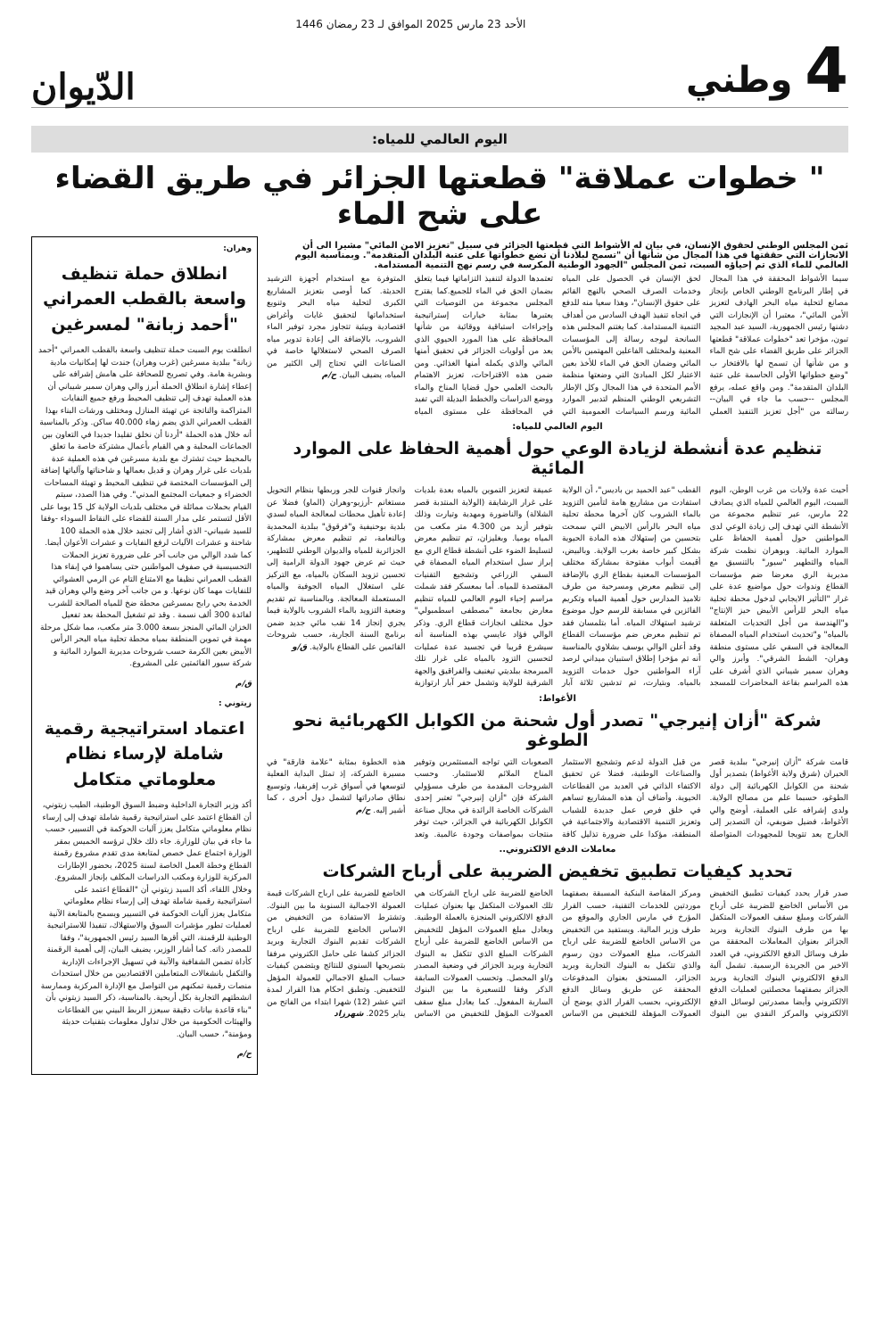4 وطني
الأحد 23 مارس 2025 الموافق لـ 23 رمضان 1446
الدّيوان
اليوم العالمي للمياه:
" خطوات عملاقة" قطعتها الجزائر في طريق القضاء على شح الماء
ثمن المجلس الوطني لحقوق الإنسان، في بيان له الأشواط التي قطعتها الجزائر في سبيل "تعزيز الامن المائي" مشيرا الى أن الانجازات التي حققتها في هذا المجال من شأنها أن "تسمح لبلادنا أن تضع خطواتها على عتبة البلدان المتقدمة". وبمناسبة اليوم العالمي للماء الذي تم إحياؤه السبت، ثمن المجلس "الجهود الوطنية المكرسة في رسم نهج التنمية المستدامة.
سيما الأشواط المحققة في هذا المجال في إطار البرنامج الوطني الخاص بإنجاز مصانع لتحلية مياه البحر الهادف لتعزيز الأمن المائي"، معتبرا أن الإنجازات التي دشنها رئيس الجمهورية، السيد عبد المجيد تبون، مؤخرا تعد "خطوات عملاقة" قطعتها الجزائر على طريق القضاء على شح الماء و من شأنها أن تسمح لها بالافتخار ب "وضع خطواتها الأولى الحاسمة على عتبة البلدان المتقدمة". ومن واقع عمله، يرفع المجلس --حسب ما جاء في البيان-- رسالته من "أجل تعزيز التنفيذ العملي لحق الإنسان في الحصول على المياه وخدمات الصرف الصحي بالنهج القائم على حقوق الإنسان"، وهذا سعيا منه للدفع في اتجاه تنفيذ الهدف السادس من أهداف التنمية المستدامة. كما يغتنم المجلس هذه السانحة ليوجه رسالة إلى المؤسسات المعنية ولمختلف الفاعلين المهتمين بالأمن المائي وضمان الحق في الماء للأخذ بعين الاعتبار لكل المبادئ التي وضعتها منظمة الأمم المتحدة في هذا المجال وكل الإطار التشريعي الوطني المنظم لتدبير الموارد المائية ورسم السياسات العمومية التي تعتمدها الدولة لتنفيذ التزاماتها فيما يتعلق بضمان الحق في الماء للجميع.كما يقترح المجلس مجموعة من التوصيات التي يعتبرها بمثابة خيارات إستراتيجية وإجراءات استباقية ووقائية من شأنها المحافظة على هذا المورد الحيوي الذي يعد من أولويات الجزائر في تحقيق أمنها المائي والذي يكمله أمنها الغذائي. ومن ضمن هذه الاقتراحات، تعزيز الاهتمام بالبحث العلمي حول قضايا المناخ والماء ووضع الدراسات والخطط البديلة التي تفيد في المحافظة على مستوى المياه المتوفرة مع استخدام أجهزة الترشيد الحديثة. كما أوصى بتعزيز المشاريع الكبرى لتحلية مياه البحر وتنويع استخداماتها لتحقيق غايات وأغراض اقتصادية وبيئية تتجاوز مجرد توفير الماء الشروب، بالإضافة الى إعادة تدوير مياه الصرف الصحي لاستغلالها خاصة في الصناعات التي تحتاج إلى الكثير من المياه، يضيف البيان. ح/م
اليوم العالمي للمياه:
تنظيم عدة أنشطة لزيادة الوعي حول أهمية الحفاظ على الموارد المائية
أحيت عدة ولايات من غرب الوطن، اليوم السبت، اليوم العالمي للمياه الذي يصادف 22 مارس، عبر تنظيم مجموعة من الأنشطة التي تهدف إلى زيادة الوعي لدى المواطنين حول أهمية الحفاظ على الموارد المائية. وبوهران نظمت شركة المياه والتطهير "سيور" بالتنسيق مع مديرية الري معرضا ضم مؤسسات القطاع وندوات حول مواضيع عدة على غرار "التأثير الايجابي لدخول محطة تحلية مياه البحر للرأس الأبيض حيز الإنتاج" و"الهندسة من أجل التحديات المتعلقة بالمياه" و"تحديث استخدام المياه المصفاة المعالجة في السقي على مستوى منطقة وهران- الشط الشرقي". وأبرز والي وهران سمير شيباني الذي أشرف على هذه المراسم بقاعة المحاضرات للمسجد القطب "عبد الحميد بن باديس"، أن الولاية استفادت من مشاريع هامة لتأمين التزويد بالماء الشروب كان آخرها محطة تحلية مياه البحر بالرأس الابيض التي سمحت بتحسين من إستهلاك هذه المادة الحيوية بشكل كبير خاصة بغرب الولاية. وبالبيض، أقيمت أبواب مفتوحة بمشاركة مختلف المؤسسات المعنية بقطاع الري بالإضافة إلى تنظيم معرض ومسرحية من طرف تلاميذ المدارس حول أهمية المياه وتكريم الفائزين في مسابقة للرسم حول موضوع ترشيد استهلاك المياه. أما بتلمسان فقد تم تنظيم معرض ضم مؤسسات القطاع وقد أعلن الوالي يوسف بشلاوي بالمناسبة أنه تم مؤخرا إطلاق استبيان ميداني لرصد آراء المواطنين حول خدمات التزويد بالمياه. وبتيارت، تم تدشين ثلاثة آبار عميقة لتعزيز التموين بالمياه بعدة بلديات على غرار الرشايقة (الولاية المنتدبة قصر الشلالة) والناضورة ومهدية وتيارت وذلك بتوفير أزيد من 4.300 متر مكعب من المياه يوميا. وبغليزان، تم تنظيم معرض لتسليط الضوء على أنشطة قطاع الري مع إبراز سبل استخدام المياه المصفاة في السقي الزراعي وتشجيع التقنيات المقتصدة للمياه. أما بمعسكر فقد شملت مراسم إحياء اليوم العالمي للمياه تنظيم معارض بجامعة "مصطفى اسطمبولي" حول مختلف انجازات قطاع الري. وذكر الوالي فؤاد عايسي بهذه المناسبة أنه سيشرع قريبا في تجسيد عدة عمليات لتحسين التزود بالمياه على غرار تلك المبرمجة ببلديتي تيغنيف والفراقيق والجهة الشرقية للولاية وتشمل حفر آبار ارتوازية وانجاز قنوات للجر وربطها بنظام التحويل مستغانم -أرزيو-وهران (الماو) فضلا عن إعادة تأهيل محطات لمعالجة المياه لسدي بلدية بوحنيفية و"فرقوق" ببلدية المحمدية وبالنعامة، تم تنظيم معرض بمشاركة الجزائرية للمياه والديوان الوطني للتطهير، حيث تم عرض جهود الدولة الرامية إلى تحسين تزويد السكان بالمياه، مع التركيز على استغلال المياه الجوفية والمياه المستعملة المعالجة. وبالمناسبة تم تقديم وضعية التزويد بالماء الشروب بالولاية فيما يجري إنجاز 14 نقب مائي جديد ضمن برنامج السنة الجارية، حسب شروحات القائمين على القطاع بالولاية. ق/و
الأغواط:
شركة "أزان إنيرجي" تصدر أول شحنة من الكوابل الكهربائية نحو الطوغو
قامت شركة "أزان إنيرجي" ببلدية قصر الحيران (شرق ولاية الأغواط) بتصدير أول شحنة من الكوابل الكهربائية إلى دولة الطوغو، حسبما علم من مصالح الولاية. ولدى إشرافه على العملية، أوضح والي الأغواط، فضيل ضويفي، أن التصدير إلى الخارج يعد تتويجا للمجهودات المتواصلة من قبل الدولة لدعم وتشجيع الاستثمار والصناعات الوطنية، فضلا عن تحقيق الاكتفاء الذاتي في العديد من القطاعات الحيوية. وأضاف أن هذه المشاريع تساهم في خلق فرص عمل جديدة للشباب وتعزيز التنمية الاقتصادية والاجتماعية في المنطقة، مؤكدا على ضرورة تذليل كافة الصعوبات التي تواجه المستثمرين وتوفير المناخ الملائم للاستثمار. وحسب الشروحات المقدمة من طرف مسؤولي الشركة فإن "أزان إنيرجي" تعتبر إحدى الشركات الخاصة الرائدة في مجال صناعة الكوابل الكهربائية في الجزائر، حيث توفر منتجات بمواصفات وجودة عالمية. وتعد هذه الخطوة بمثابة "علامة فارقة" في مسيرة الشركة، إذ تمثل البداية الفعلية لتوسعها في أسواق غرب إفريقيا، وتوسيع نطاق صادراتها لتشمل دول أخرى ، كما أشير إليه. ح/م
معاملات الدفع الالكتروني..
تحديد كيفيات تطبيق تخفيض الضريبة على أرباح الشركات
صدر قرار يحدد كيفيات تطبيق التخفيض من الأساس الخاضع للضريبة على أرباح الشركات ومبلغ سقف العمولات المتكفل بها من طرف البنوك التجارية وبريد الجزائر بعنوان المعاملات المحققة من طرف وسائل الدفع الالكتروني، في العدد الاخير من الجريدة الرسمية. تشمل آلية الدفع الالكتروني البنوك التجارية وبريد الجزائر بصفتهما محصلتين لعمليات الدفع الالكتروني وأيضا مصدرتين لوسائل الدفع الالكتروني والمركز النقدي بين البنوك ومركز المقاصة البنكية المسبقة بصفتهما موردتين للخدمات التقنية، حسب القرار المؤرخ في مارس الجاري والموقع من طرف وزير المالية. ويستفيد من التخفيض من الاساس الخاضع للضريبة على ارباح الشركات، مبلغ العمولات دون رسوم والذي تتكفل به البنوك التجارية وبريد الجزائر، المستحق بعنوان المدفوعات المحققة عن طريق وسائل الدفع الإلكتروني، بحسب القرار الذي يوضح أن العمولات المؤهلة للتخفيض من الاساس الخاضع للضريبة على ارباح الشركات هي تلك العمولات المتكفل بها بعنوان عمليات الدفع الالكتروني المنجزة بالعملة الوطنية. ويعادل مبلغ العمولات المؤهل للتخفيض من الاساس الخاضع للضريبة على أرباح الشركات المبلغ الذي تتكفل به البنوك التجارية وبريد الجزائر في وضعية المصدر و/او المحصل. وتحسب العمولات السابقة الذكر وفقا للتسعيرة ما بين البنوك السارية المفعول. كما يعادل مبلغ سقف العمولات المؤهل للتخفيض من الاساس الخاضع للضريبة على ارباح الشركات قيمة العمولة الاجمالية السنوية ما بين البنوك. وتشترط الاستفادة من التخفيض من الاساس الخاضع للضريبة على ارباح الشركات تقديم البنوك التجارية وبريد الجزائر كشفا على حامل الكتروني مرفقا بتصريحها السنوي للنتائج ويتضمن كيفيات حساب المبلغ الاجمالي للعمولة المؤهل للتخفيض. وتطبق احكام هذا القرار لمدة اثني عشر (12) شهرا ابتداء من الفاتح من يناير 2025. شهرزاد
وهران:
انطلاق حملة تنظيف واسعة بالقطب العمراني "أحمد زبانة" لمسرغين
انطلقت يوم السبت حملة تنظيف واسعة بالقطب العمراني "أحمد زبانة" ببلدية مسرغين (غرب وهران) جندت لها إمكانيات مادية وبشرية هامة. وفي تصريح للصحافة على هامش إشرافه على إعطاء إشارة انطلاق الحملة أبرز والي وهران سمير شيباني أن هذه العملية تهدف إلى تنظيف المحيط ورفع جميع النفايات المتراكمة والناتجة عن تهيئة المنازل ومختلف ورشات البناء بهذا القطب العمراني الذي يضم زهاء 40.000 ساكن. وذكر بالمناسبة أنه خلال هذه الحملة "أردنا أن نخلق تقليدا جديدا في التعاون بين الجماعات المحلية و هي القيام بأعمال مشتركة خاصة ما تعلق بالمحيط حيث تشترك مع بلدية مسرغين في هذه العملية عدة بلديات على غرار وهران و قديل بعمالها و شاحناتها وآلياتها إضافة إلى المؤسسات المختصة في تنظيف المحيط و تهيئة المساحات الخضراء و جمعيات المجتمع المدني". وفي هذا الصدد، سيتم القيام بحملات مماثلة في مختلف بلديات الولاية كل 15 يوما على الأقل لتستمر على مدار السنة للقضاء على النقاط السوداء -وفقا للسيد شيباني- الذي أشار إلى تجنيد خلال هذه الحملة 100 شاحنة و عشرات الآليات لرفع النفايات و عشرات الأعوان أيضا. كما شدد الوالي من جانب آخر على ضرورة تعزيز الحملات التحسيسية في صفوف المواطنين حتى يساهموا في إبقاء هذا القطب العمراني نظيفا مع الامتناع التام عن الرمي العشوائي للنفايات مهما كان نوعها. و من جانب آخر وضع والي وهران قيد الخدمة بحي رابح بمسرغين محطة ضخ للمياه الصالحة للشرب لفائدة 300 ألف نسمة . وقد تم تشغيل المحطة بعد تفعيل الخزان المائي المنجز بسعة 3.000 متر مكعب، مما شكل مرحلة مهمة في تموين المنطقة بمياه محطة تحلية مياه البحر الرأس الأبيض بعين الكرمة حسب شروحات مديرية الموارد المائية و شركة سيور القائمتين على المشروع.
ق/م
زيتوني :
اعتماد استراتيجية رقمية شاملة لإرساء نظام معلوماتي متكامل
أكد وزير التجارة الداخلية وضبط السوق الوطنية، الطيب زيتوني، أن القطاع اعتمد على استراتيجية رقمية شاملة تهدف إلى إرساء نظام معلوماتي متكامل يعزز آليات الحوكمة في التسيير، حسب ما جاء في بيان للوزارة. جاء ذلك خلال ترؤسه الخميس بمقر الوزارة اجتماع عمل خصص لمتابعة مدى تقدم مشروع رقمنة القطاع وخطة العمل الخاصة لسنة 2025، بحضور الإطارات المركزية للوزارة ومكتب الدراسات المكلف بإنجاز المشروع. وخلال اللقاء، أكد السيد زيتوني أن "القطاع اعتمد على استراتيجية رقمية شاملة تهدف إلى إرساء نظام معلوماتي متكامل يعزز آليات الحوكمة في التسيير ويسمح بالمتابعة الآنية لعمليات تطور مؤشرات السوق والاستهلاك، تنفيذا للاستراتيجية الوطنية للرقمنة، التي أقرها السيد رئيس الجمهورية"، وفقا للمصدر ذاته. كما أشار الوزير، يضيف البيان، إلى أهمية الرقمنة كأداة تضمن الشفافية والآنية في تسهيل الإجراءات الإدارية والتكفل بانشغالات المتعاملين الاقتصاديين من خلال استحداث منصات رقمية تمكنهم من التواصل مع الإدارة المركزية وممارسة انشطتهم التجارية بكل أريحية. بالمناسبة، ذكر السيد زيتوني بأن "بناء قاعدة بيانات دقيقة سيعزز الربط البيني بين القطاعات والهيئات الحكومية من خلال تداول معلومات بتقنيات حديثة ومؤمنة"، حسب البيان.
ح/م